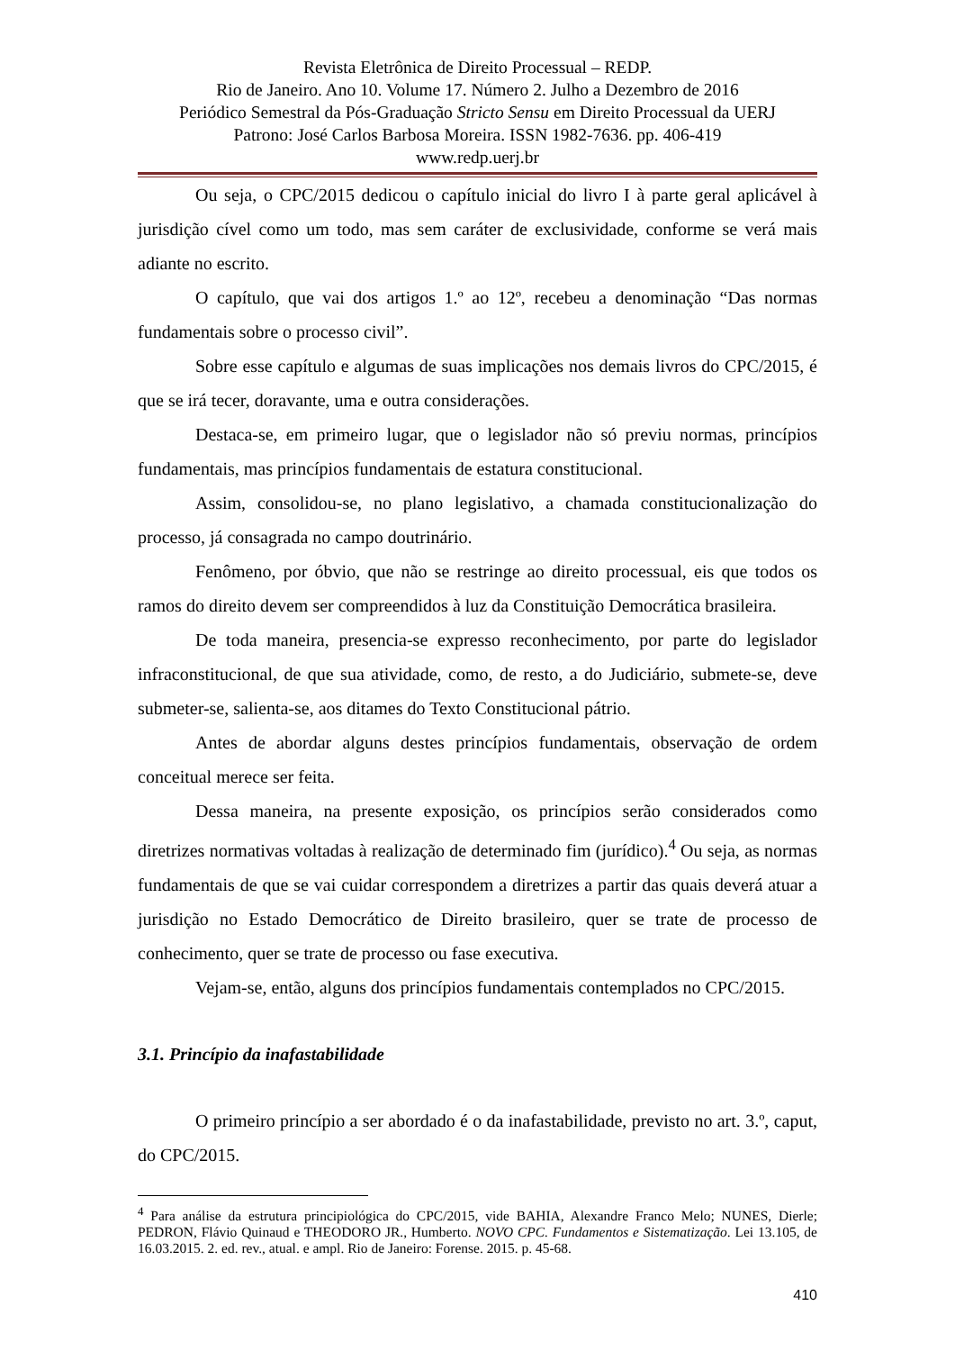Revista Eletrônica de Direito Processual – REDP.
Rio de Janeiro. Ano 10. Volume 17. Número 2. Julho a Dezembro de 2016
Periódico Semestral da Pós-Graduação Stricto Sensu em Direito Processual da UERJ
Patrono: José Carlos Barbosa Moreira. ISSN 1982-7636. pp. 406-419
www.redp.uerj.br
Ou seja, o CPC/2015 dedicou o capítulo inicial do livro I à parte geral aplicável à jurisdição cível como um todo, mas sem caráter de exclusividade, conforme se verá mais adiante no escrito.
O capítulo, que vai dos artigos 1.º ao 12º, recebeu a denominação “Das normas fundamentais sobre o processo civil”.
Sobre esse capítulo e algumas de suas implicações nos demais livros do CPC/2015, é que se irá tecer, doravante, uma e outra considerações.
Destaca-se, em primeiro lugar, que o legislador não só previu normas, princípios fundamentais, mas princípios fundamentais de estatura constitucional.
Assim, consolidou-se, no plano legislativo, a chamada constitucionalização do processo, já consagrada no campo doutrinário.
Fenômeno, por óbvio, que não se restringe ao direito processual, eis que todos os ramos do direito devem ser compreendidos à luz da Constituição Democrática brasileira.
De toda maneira, presencia-se expresso reconhecimento, por parte do legislador infraconstitucional, de que sua atividade, como, de resto, a do Judiciário, submete-se, deve submeter-se, salienta-se, aos ditames do Texto Constitucional pátrio.
Antes de abordar alguns destes princípios fundamentais, observação de ordem conceitual merece ser feita.
Dessa maneira, na presente exposição, os princípios serão considerados como diretrizes normativas voltadas à realização de determinado fim (jurídico).<sup>4</sup> Ou seja, as normas fundamentais de que se vai cuidar correspondem a diretrizes a partir das quais deverá atuar a jurisdição no Estado Democrático de Direito brasileiro, quer se trate de processo de conhecimento, quer se trate de processo ou fase executiva.
Vejam-se, então, alguns dos princípios fundamentais contemplados no CPC/2015.
3.1. Princípio da inafastabilidade
O primeiro princípio a ser abordado é o da inafastabilidade, previsto no art. 3.º, caput, do CPC/2015.
<sup>4</sup> Para análise da estrutura principiológica do CPC/2015, vide BAHIA, Alexandre Franco Melo; NUNES, Dierle; PEDRON, Flávio Quinaud e THEODORO JR., Humberto. NOVO CPC. Fundamentos e Sistematização. Lei 13.105, de 16.03.2015. 2. ed. rev., atual. e ampl. Rio de Janeiro: Forense. 2015. p. 45-68.
410